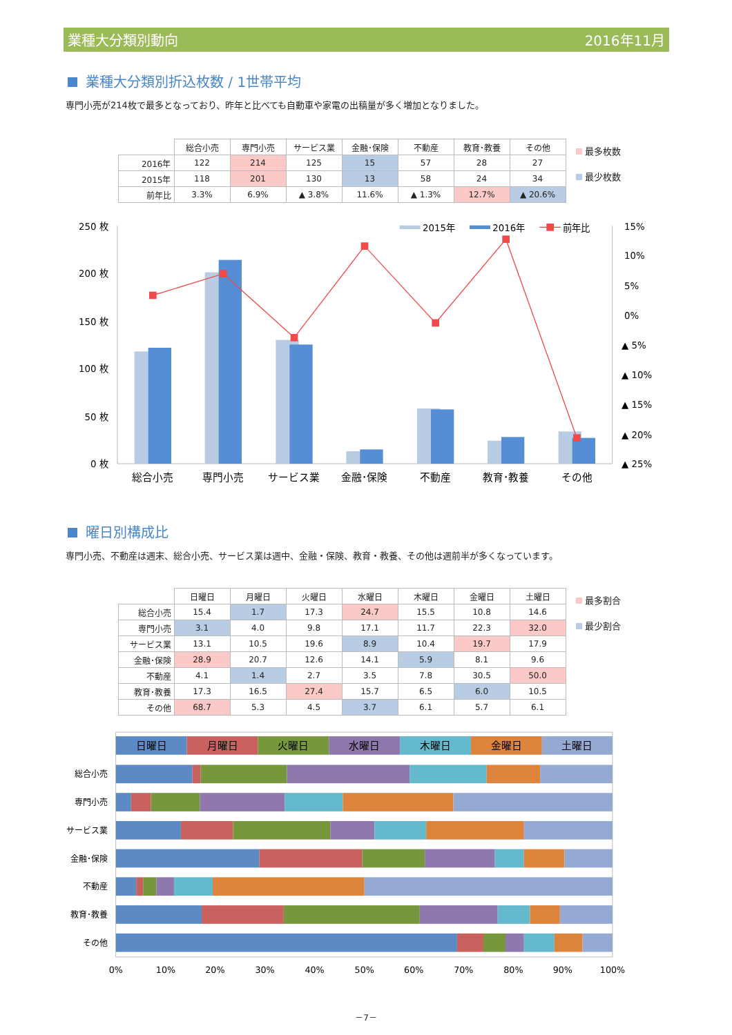業種大分類別動向 2016年11月
業種大分類別折込枚数 / 1世帯平均
専門小売が214枚で最多となっており、昨年と比べても自動車や家電の出稿量が多く増加となりました。
| | 総合小売 | 専門小売 | サービス業 | 金融･保険 | 不動産 | 教育･教養 | その他 |
| --- | --- | --- | --- | --- | --- | --- | --- |
| 2016年 | 122 | 214 | 125 | 15 | 57 | 28 | 27 |
| 2015年 | 118 | 201 | 130 | 13 | 58 | 24 | 34 |
| 前年比 | 3.3% | 6.9% | ▲ 3.8% | 11.6% | ▲ 1.3% | 12.7% | ▲ 20.6% |
最多枚数
最少枚数
250 枚
200 枚
150 枚
100 枚
50 枚
0 枚
15%
10%
5%
0%
▲ 5%
▲ 10%
▲ 15%
▲ 20%
▲ 25%
2015年
2016年
前年比
総合小売
専門小売
サービス業
金融･保険
不動産
教育･教養
その他
曜日別構成比
専門小売、不動産は週末、総合小売、サービス業は週中、金融・保険、教育・教養、その他は週前半が多くなっています。
| | 日曜日 | 月曜日 | 火曜日 | 水曜日 | 木曜日 | 金曜日 | 土曜日 |
| --- | --- | --- | --- | --- | --- | --- | --- |
| 総合小売 | 15.4 | 1.7 | 17.3 | 24.7 | 15.5 | 10.8 | 14.6 |
| 専門小売 | 3.1 | 4.0 | 9.8 | 17.1 | 11.7 | 22.3 | 32.0 |
| サービス業 | 13.1 | 10.5 | 19.6 | 8.9 | 10.4 | 19.7 | 17.9 |
| 金融･保険 | 28.9 | 20.7 | 12.6 | 14.1 | 5.9 | 8.1 | 9.6 |
| 不動産 | 4.1 | 1.4 | 2.7 | 3.5 | 7.8 | 30.5 | 50.0 |
| 教育･教養 | 17.3 | 16.5 | 27.4 | 15.7 | 6.5 | 6.0 | 10.5 |
| その他 | 68.7 | 5.3 | 4.5 | 3.7 | 6.1 | 5.7 | 6.1 |
最多割合
最少割合
日曜日
月曜日
火曜日
水曜日
木曜日
金曜日
土曜日
総合小売
専門小売
サービス業
金融･保険
不動産
教育･教養
その他
0%
10%
20%
30%
40%
50%
60%
70%
80%
90%
100%
－7－